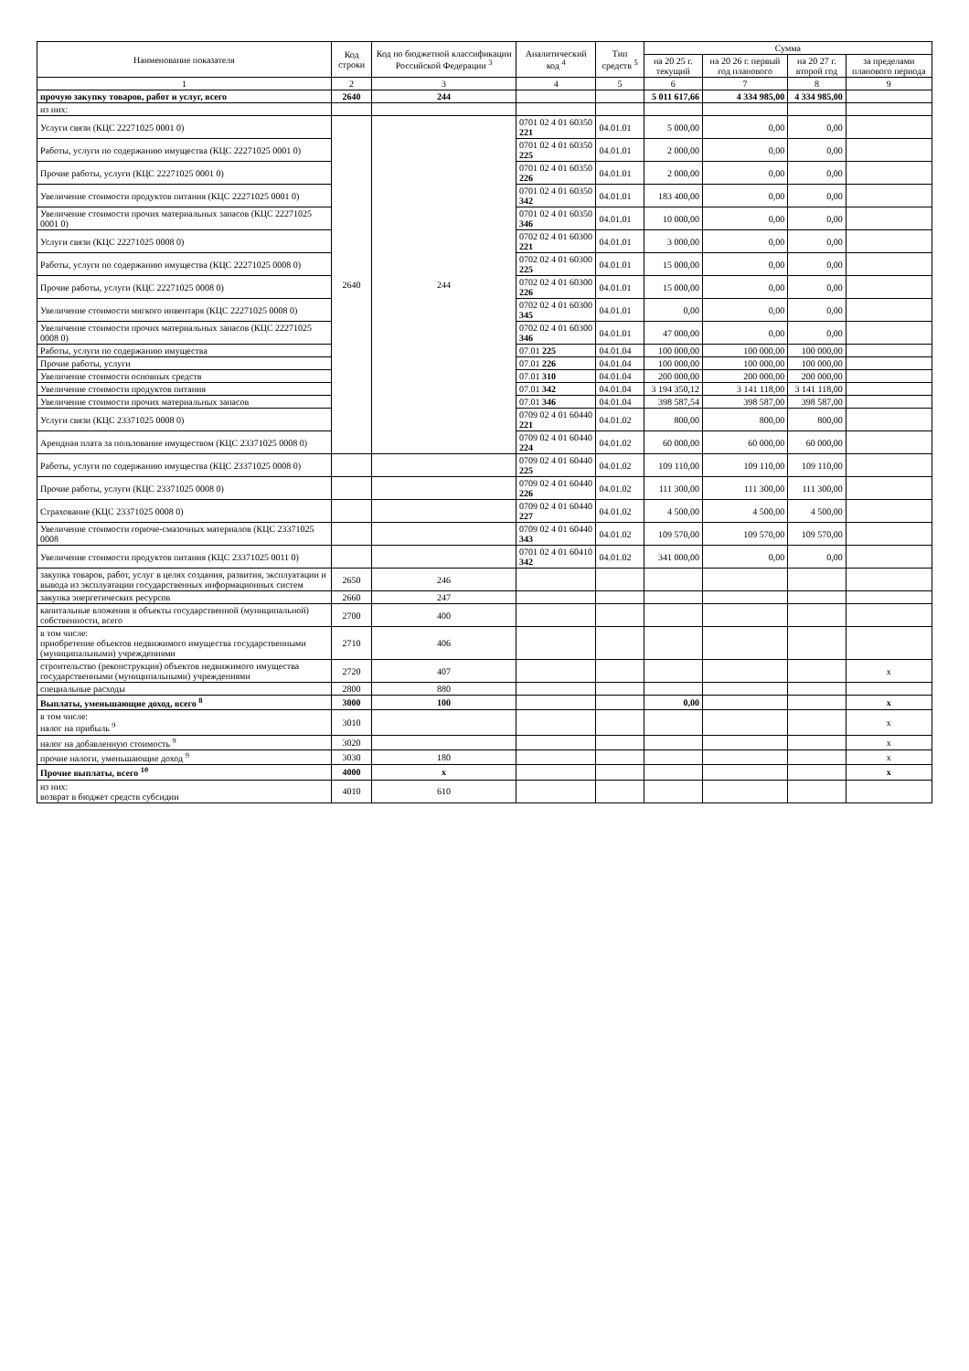| Наименование показателя | Код строки | Код по бюджетной классификации Российской Федерации <sup>3</sup> | Аналитический код <sup>4</sup> | Тип средств <sup>5</sup> | Сумма | | | |
| --- | --- | --- | --- | --- | --- | --- | --- | --- |
| | | | | | на 20 25 г. текущий | на 20 26 г. первый год планового | на 20 27 г. второй год | за пределами планового периода |
| 1 | 2 | 3 | 4 | 5 | 6 | 7 | 8 | 9 |
| прочую закупку товаров, работ и услуг, всего | 2640 | 244 | | | 5 011 617,66 | 4 334 985,00 | 4 334 985,00 | |
| из них: | | | | | | | | |
| Услуги связи (КЦС 22271025 0001 0) | 2640 | 244 | 0701 02 4 01 60350 221 | 04.01.01 | 5 000,00 | 0,00 | 0,00 | |
| Работы, услуги по содержанию имущества (КЦС 22271025 0001 0) | | | 0701 02 4 01 60350 225 | 04.01.01 | 2 000,00 | 0,00 | 0,00 | |
| Прочие работы, услуги (КЦС 22271025 0001 0) | | | 0701 02 4 01 60350 226 | 04.01.01 | 2 000,00 | 0,00 | 0,00 | |
| Увеличение стоимости продуктов питания (КЦС 22271025 0001 0) | | | 0701 02 4 01 60350 342 | 04.01.01 | 183 400,00 | 0,00 | 0,00 | |
| Увеличение стоимости прочих материальных запасов (КЦС 22271025 0001 0) | | | 0701 02 4 01 60350 346 | 04.01.01 | 10 000,00 | 0,00 | 0,00 | |
| Услуги связи (КЦС 22271025 0008 0) | | | 0702 02 4 01 60300 221 | 04.01.01 | 3 000,00 | 0,00 | 0,00 | |
| Работы, услуги по содержанию имущества (КЦС 22271025 0008 0) | | | 0702 02 4 01 60300 225 | 04.01.01 | 15 000,00 | 0,00 | 0,00 | |
| Прочие работы, услуги (КЦС 22271025 0008 0) | | | 0702 02 4 01 60300 226 | 04.01.01 | 15 000,00 | 0,00 | 0,00 | |
| Увеличение стоимости мягкого инвентаря (КЦС 22271025 0008 0) | | | 0702 02 4 01 60300 345 | 04.01.01 | 0,00 | 0,00 | 0,00 | |
| Увеличение стоимости прочих материальных запасов (КЦС 22271025 0008 0) | | | 0702 02 4 01 60300 346 | 04.01.01 | 47 000,00 | 0,00 | 0,00 | |
| Работы, услуги по содержанию имущества | | | 07.01 225 | 04.01.04 | 100 000,00 | 100 000,00 | 100 000,00 | |
| Прочие работы, услуги | | | 07.01 226 | 04.01.04 | 100 000,00 | 100 000,00 | 100 000,00 | |
| Увеличение стоимости основных средств | | | 07.01 310 | 04.01.04 | 200 000,00 | 200 000,00 | 200 000,00 | |
| Увеличение стоимости продуктов питания | | | 07.01 342 | 04.01.04 | 3 194 350,12 | 3 141 118,00 | 3 141 118,00 | |
| Увеличение стоимости прочих материальных запасов | | | 07.01 346 | 04.01.04 | 398 587,54 | 398 587,00 | 398 587,00 | |
| Услуги связи (КЦС 23371025 0008 0) | | | 0709 02 4 01 60440 221 | 04.01.02 | 800,00 | 800,00 | 800,00 | |
| Арендная плата за пользование имуществом (КЦС 23371025 0008 0) | | | 0709 02 4 01 60440 224 | 04.01.02 | 60 000,00 | 60 000,00 | 60 000,00 | |
| Работы, услуги по содержанию имущества (КЦС 23371025 0008 0) | | | 0709 02 4 01 60440 225 | 04.01.02 | 109 110,00 | 109 110,00 | 109 110,00 | |
| Прочие работы, услуги (КЦС 23371025 0008 0) | | | 0709 02 4 01 60440 226 | 04.01.02 | 111 300,00 | 111 300,00 | 111 300,00 | |
| Страхование (КЦС 23371025 0008 0) | | | 0709 02 4 01 60440 227 | 04.01.02 | 4 500,00 | 4 500,00 | 4 500,00 | |
| Увеличение стоимости горюче-смазочных материалов (КЦС 23371025 0008 | | | 0709 02 4 01 60440 343 | 04.01.02 | 109 570,00 | 109 570,00 | 109 570,00 | |
| Увеличение стоимости продуктов питания (КЦС 23371025 0011 0) | | | 0701 02 4 01 60410 342 | 04.01.02 | 341 000,00 | 0,00 | 0,00 | |
| закупка товаров, работ, услуг в целях создания, развития, эксплуатации и вывода из эксплуатации государственных информационных систем | 2650 | 246 | | | | | | |
| закупка энергетических ресурсов | 2660 | 247 | | | | | | |
| капитальные вложения в объекты государственной (муниципальной) собственности, всего | 2700 | 400 | | | | | | |
| в том числе: приобретение объектов недвижимого имущества государственными (муниципальными) учреждениями | 2710 | 406 | | | | | | |
| строительство (реконструкция) объектов недвижимого имущества государственными (муниципальными) учреждениями | 2720 | 407 | | | | | | x |
| специальные расходы | 2800 | 880 | | | | | | |
| Выплаты, уменьшающие доход, всего <sup>8</sup> | 3000 | 100 | | | 0,00 | | | x |
| в том числе: налог на прибыль <sup>9</sup> | 3010 | | | | | | | x |
| налог на добавленную стоимость <sup>9</sup> | 3020 | | | | | | | x |
| прочие налоги, уменьшающие доход <sup>9</sup> | 3030 | 180 | | | | | | x |
| Прочие выплаты, всего <sup>10</sup> | 4000 | x | | | | | | x |
| из них: возврат в бюджет средств субсидии | 4010 | 610 | | | | | | |